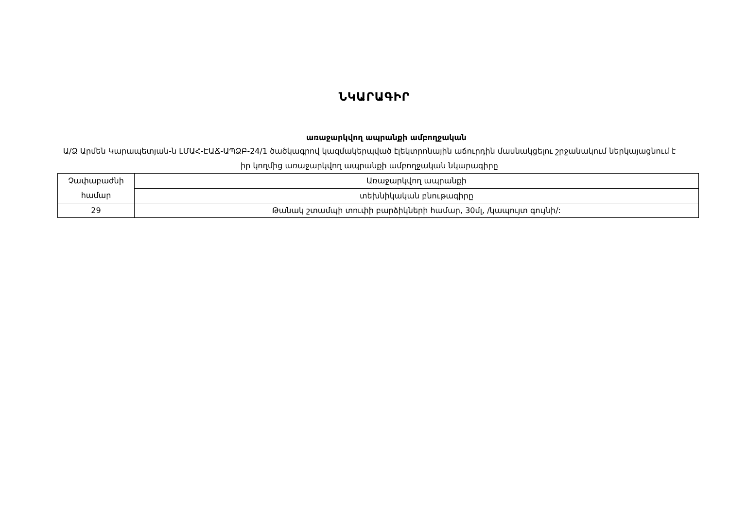ՆԿԱՐԱԳԻՐ
առաջարկվող ապրանքի ամբողջական
Ա/Ձ Արմեն Կարապետյան-ն ԼՄԱՀ-ԷԱՃ-ԱՊՁԲ-24/1 ծածկագրով կազմակերպված էլեկտրոնային աճուրդին մասնակցելու շրջանակում ներկայացնում է իր կողմից առաջարկվող ապրանքի ամբողջական նկարագիրը
| Չափաբաժնի համար | Առաջարկվող ապրանքի |
| | տեխնիկական բնութագիրը |
| 29 | Թանակ շտամպի տուփի բարձիկների համար, 30մլ, /կապույտ գույնի/: |